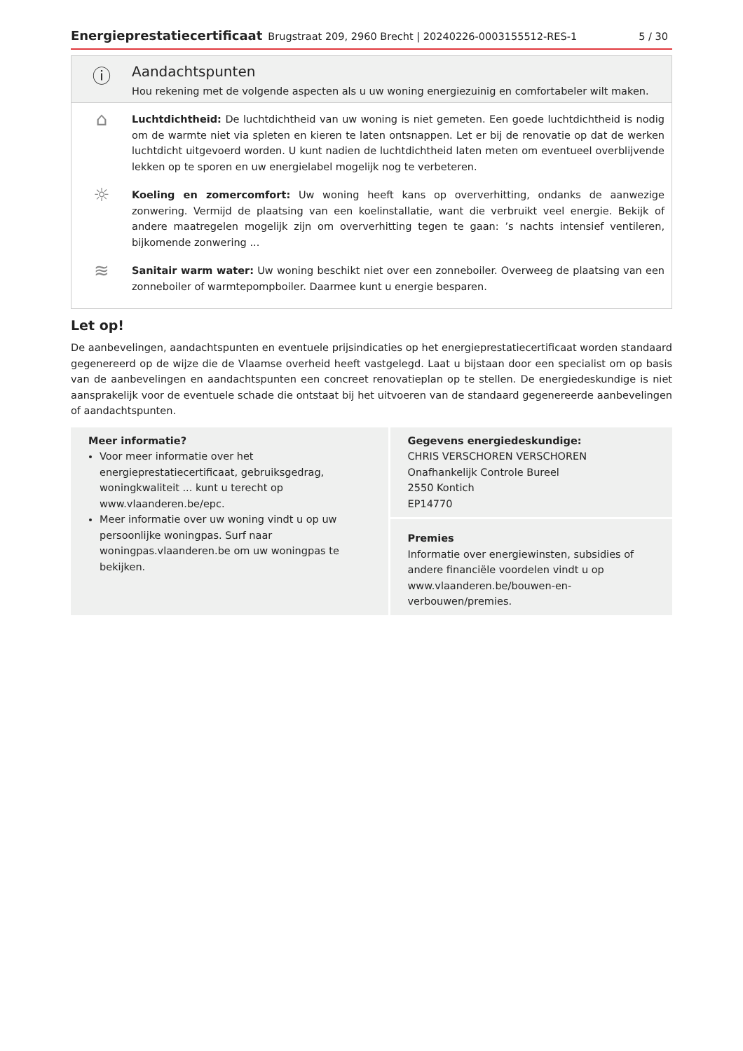Energieprestatiecertificaat Brugstraat 209, 2960 Brecht | 20240226-0003155512-RES-1 5 / 30
ⓘ
Aandachtspunten
Hou rekening met de volgende aspecten als u uw woning energiezuinig en comfortabeler wilt maken.
⌂
Luchtdichtheid: De luchtdichtheid van uw woning is niet gemeten. Een goede luchtdichtheid is nodig om de warmte niet via spleten en kieren te laten ontsnappen. Let er bij de renovatie op dat de werken luchtdicht uitgevoerd worden. U kunt nadien de luchtdichtheid laten meten om eventueel overblijvende lekken op te sporen en uw energielabel mogelijk nog te verbeteren.
☼
Koeling en zomercomfort: Uw woning heeft kans op oververhitting, ondanks de aanwezige zonwering. Vermijd de plaatsing van een koelinstallatie, want die verbruikt veel energie. Bekijk of andere maatregelen mogelijk zijn om oververhitting tegen te gaan: ’s nachts intensief ventileren, bijkomende zonwering ...
≋
Sanitair warm water: Uw woning beschikt niet over een zonneboiler. Overweeg de plaatsing van een zonneboiler of warmtepompboiler. Daarmee kunt u energie besparen.
Let op!
De aanbevelingen, aandachtspunten en eventuele prijsindicaties op het energieprestatiecertificaat worden standaard gegenereerd op de wijze die de Vlaamse overheid heeft vastgelegd. Laat u bijstaan door een specialist om op basis van de aanbevelingen en aandachtspunten een concreet renovatieplan op te stellen. De energiedeskundige is niet aansprakelijk voor de eventuele schade die ontstaat bij het uitvoeren van de standaard gegenereerde aanbevelingen of aandachtspunten.
Meer informatie?
Voor meer informatie over het energieprestatiecertificaat, gebruiksgedrag, woningkwaliteit ... kunt u terecht op www.vlaanderen.be/epc.
Meer informatie over uw woning vindt u op uw persoonlijke woningpas. Surf naar woningpas.vlaanderen.be om uw woningpas te bekijken.
Gegevens energiedeskundige:
CHRIS VERSCHOREN VERSCHOREN
Onafhankelijk Controle Bureel
2550 Kontich
EP14770
Premies
Informatie over energiewinsten, subsidies of andere financiële voordelen vindt u op www.vlaanderen.be/bouwen-en-verbouwen/premies.